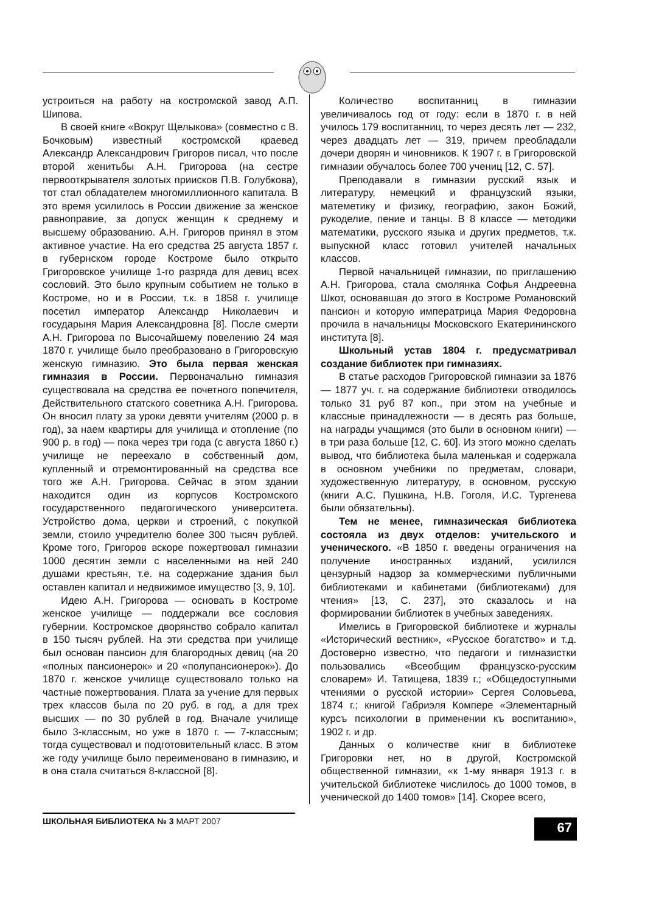устроиться на работу на костромской завод А.П. Шипова.
В своей книге «Вокруг Щелыкова» (совместно с В. Бочковым) известный костромской краевед Александр Александрович Григоров писал, что после второй женитьбы А.Н. Григорова (на сестре первооткрывателя золотых приисков П.В. Голубкова), тот стал обладателем многомиллионного капитала. В это время усилилось в России движение за женское равноправие, за допуск женщин к среднему и высшему образованию. А.Н. Григоров принял в этом активное участие. На его средства 25 августа 1857 г. в губернском городе Костроме было открыто Григоровское училище 1-го разряда для девиц всех сословий. Это было крупным событием не только в Костроме, но и в России, т.к. в 1858 г. училище посетил император Александр Николаевич и государыня Мария Александровна [8]. После смерти А.Н. Григорова по Высочайшему повелению 24 мая 1870 г. училище было преобразовано в Григоровскую женскую гимназию. Это была первая женская гимназия в России. Первоначально гимназия существовала на средства ее почетного попечителя, Действительного статского советника А.Н. Григорова. Он вносил плату за уроки девяти учителям (2000 р. в год), за наем квартиры для училища и отопление (по 900 р. в год) — пока через три года (с августа 1860 г.) училище не переехало в собственный дом, купленный и отремонтированный на средства все того же А.Н. Григорова. Сейчас в этом здании находится один из корпусов Костромского государственного педагогического университета. Устройство дома, церкви и строений, с покупкой земли, стоило учредителю более 300 тысяч рублей. Кроме того, Григоров вскоре пожертвовал гимназии 1000 десятин земли с населенными на ней 240 душами крестьян, т.е. на содержание здания был оставлен капитал и недвижимое имущество [3, 9, 10].
Идею А.Н. Григорова — основать в Костроме женское училище — поддержали все сословия губернии. Костромское дворянство собрало капитал в 150 тысяч рублей. На эти средства при училище был основан пансион для благородных девиц (на 20 «полных пансионерок» и 20 «полупансионерок»). До 1870 г. женское училище существовало только на частные пожертвования. Плата за учение для первых трех классов была по 20 руб. в год, а для трех высших — по 30 рублей в год. Вначале училище было 3-классным, но уже в 1870 г. — 7-классным; тогда существовал и подготовительный класс. В этом же году училище было переименовано в гимназию, и в она стала считаться 8-классной [8].
Количество воспитанниц в гимназии увеличивалось год от году: если в 1870 г. в ней училось 179 воспитанниц, то через десять лет — 232, через двадцать лет — 319, причем преобладали дочери дворян и чиновников. К 1907 г. в Григоровской гимназии обучалось более 700 учениц [12, С. 57].
Преподавали в гимназии русский язык и литературу, немецкий и французский языки, матеметику и физику, географию, закон Божий, рукоделие, пение и танцы. В 8 классе — методики математики, русского языка и других предметов, т.к. выпускной класс готовил учителей начальных классов.
Первой начальницей гимназии, по приглашению А.Н. Григорова, стала смолянка Софья Андреевна Шкот, основавшая до этого в Костроме Романовский пансион и которую императрица Мария Федоровна прочила в начальницы Московского Екатерининского института [8].
Школьный устав 1804 г. предусматривал создание библиотек при гимназиях.
В статье расходов Григоровской гимназии за 1876 — 1877 уч. г. на содержание библиотеки отводилось только 31 руб 87 коп., при этом на учебные и классные принадлежности — в десять раз больше, на награды учащимся (это были в основном книги) — в три раза больше [12, С. 60]. Из этого можно сделать вывод, что библиотека была маленькая и содержала в основном учебники по предметам, словари, художественную литературу, в основном, русскую (книги А.С. Пушкина, Н.В. Гоголя, И.С. Тургенева были обязательны).
Тем не менее, гимназическая библиотека состояла из двух отделов: учительского и ученического. «В 1850 г. введены ограничения на получение иностранных изданий, усилился цензурный надзор за коммерческими публичными библиотеками и кабинетами (библиотеками) для чтения» [13, С. 237], это сказалось и на формировании библиотек в учебных заведениях.
Имелись в Григоровской библиотеке и журналы «Исторический вестник», «Русское богатство» и т.д. Достоверно известно, что педагоги и гимназистки пользовались «Всеобщим французско-русским словарем» И. Татищева, 1839 г.; «Общедоступными чтениями о русской истории» Сергея Соловьева, 1874 г.; книгой Габриэля Компере «Элементарный курсъ психологии в применении къ воспитанию», 1902 г. и др.
Данных о количестве книг в библиотеке Григоровки нет, но в другой, Костромской общественной гимназии, «к 1-му января 1913 г. в учительской библиотеке числилось до 1000 томов, в ученической до 1400 томов» [14]. Скорее всего,
ШКОЛЬНАЯ БИБЛИОТЕКА № 3 МАРТ 2007
67